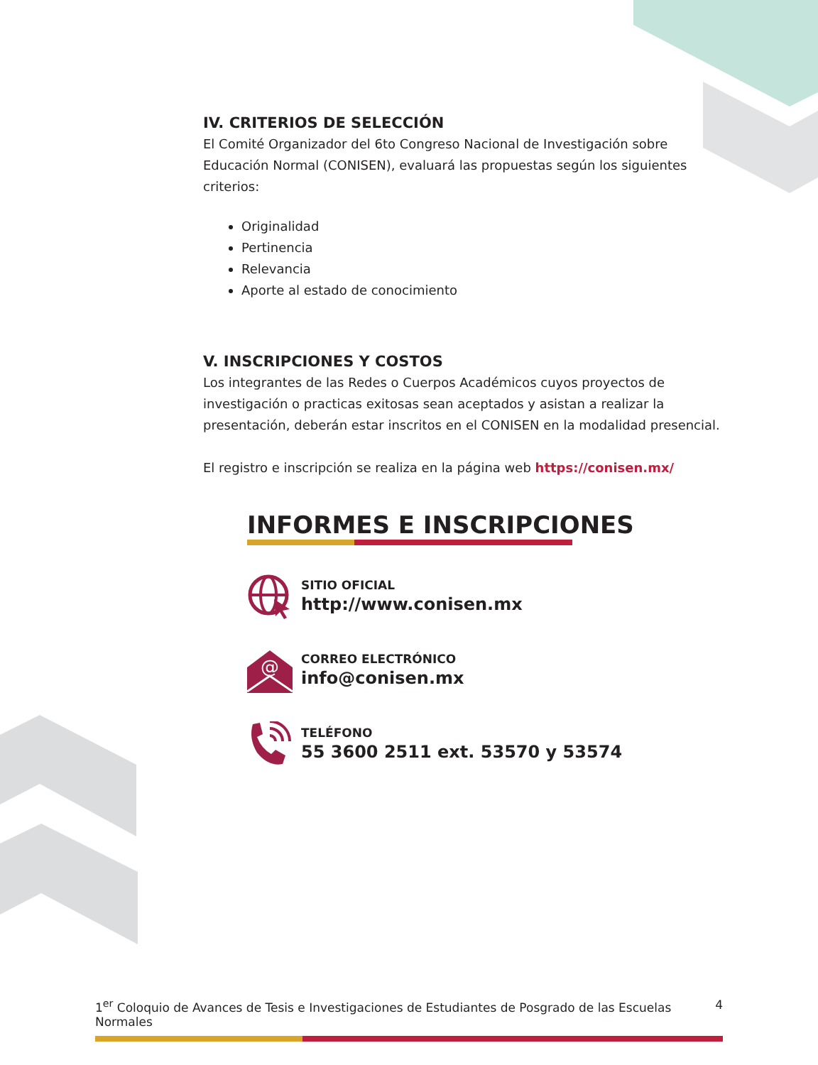IV. CRITERIOS DE SELECCIÓN
El Comité Organizador del 6to Congreso Nacional de Investigación sobre Educación Normal (CONISEN), evaluará las propuestas según los siguientes criterios:
Originalidad
Pertinencia
Relevancia
Aporte al estado de conocimiento
V. INSCRIPCIONES Y COSTOS
Los integrantes de las Redes o Cuerpos Académicos cuyos proyectos de investigación o practicas exitosas sean aceptados y asistan a realizar la presentación, deberán estar inscritos en el CONISEN en la modalidad presencial.
El registro e inscripción se realiza en la página web https://conisen.mx/
INFORMES E INSCRIPCIONES
SITIO OFICIAL
http://www.conisen.mx
@
CORREO ELECTRÓNICO
info@conisen.mx
TELÉFONO
55 3600 2511 ext. 53570 y 53574
1<sup>er</sup> Coloquio de Avances de Tesis e Investigaciones de Estudiantes de Posgrado de las Escuelas Normales 4